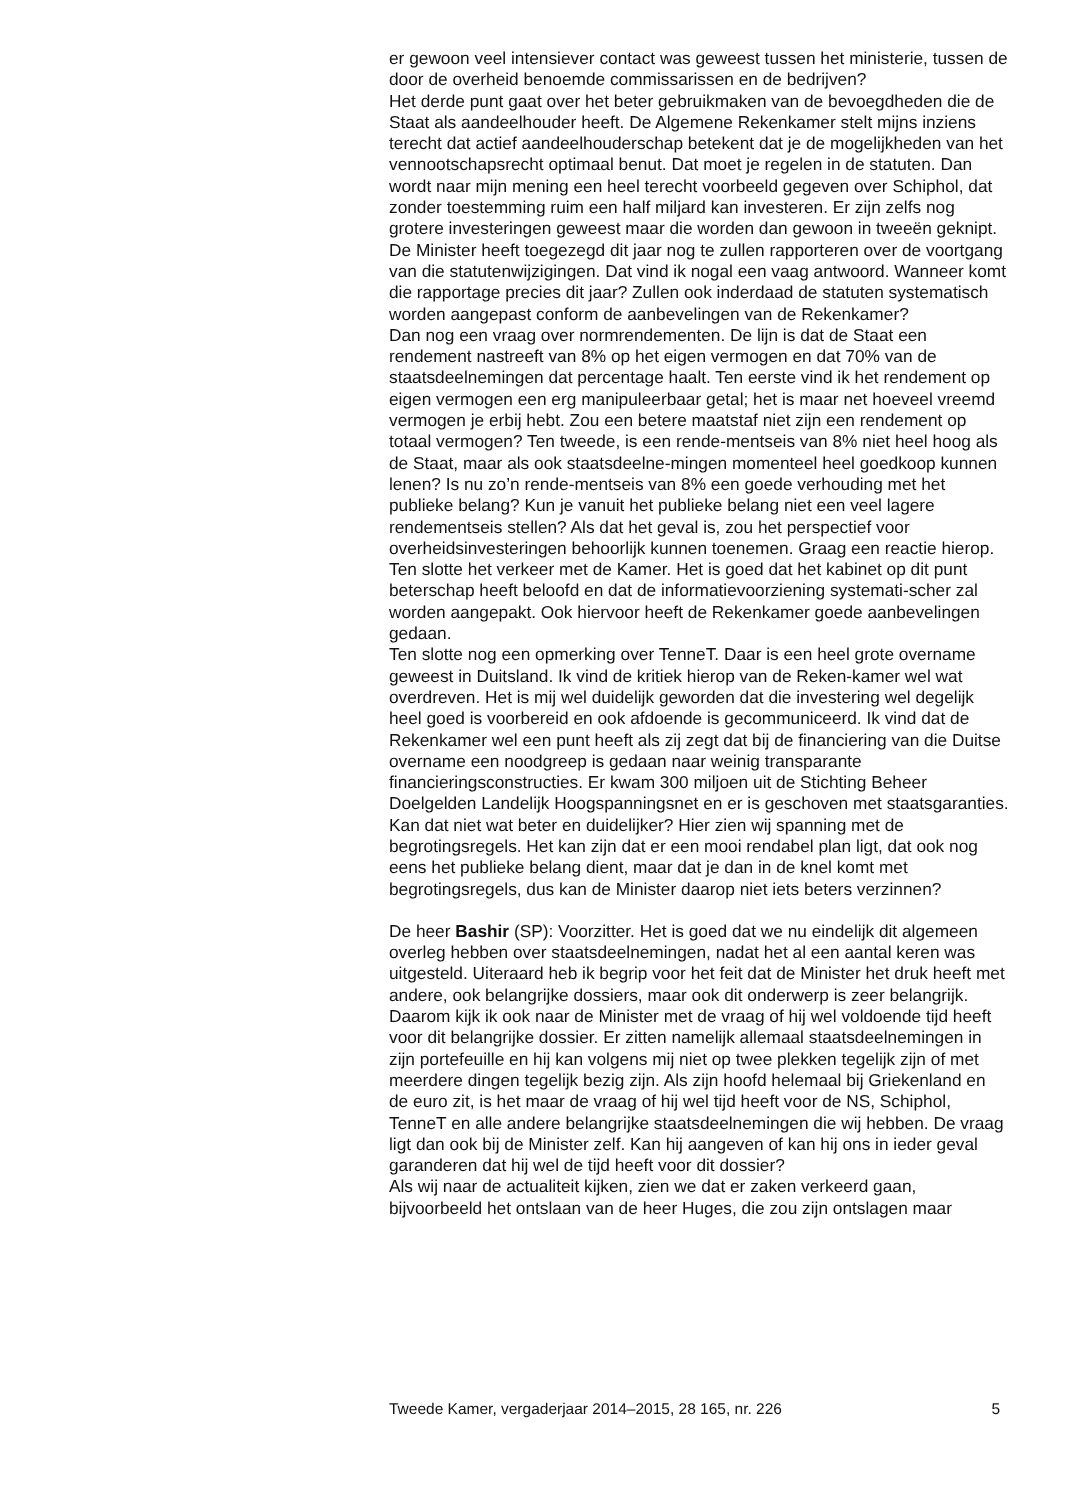er gewoon veel intensiever contact was geweest tussen het ministerie, tussen de door de overheid benoemde commissarissen en de bedrijven?
Het derde punt gaat over het beter gebruikmaken van de bevoegdheden die de Staat als aandeelhouder heeft. De Algemene Rekenkamer stelt mijns inziens terecht dat actief aandeelhouderschap betekent dat je de mogelijkheden van het vennootschapsrecht optimaal benut. Dat moet je regelen in de statuten. Dan wordt naar mijn mening een heel terecht voorbeeld gegeven over Schiphol, dat zonder toestemming ruim een half miljard kan investeren. Er zijn zelfs nog grotere investeringen geweest maar die worden dan gewoon in tweeën geknipt. De Minister heeft toegezegd dit jaar nog te zullen rapporteren over de voortgang van die statutenwijzigingen. Dat vind ik nogal een vaag antwoord. Wanneer komt die rapportage precies dit jaar? Zullen ook inderdaad de statuten systematisch worden aangepast conform de aanbevelingen van de Rekenkamer?
Dan nog een vraag over normrendementen. De lijn is dat de Staat een rendement nastreeft van 8% op het eigen vermogen en dat 70% van de staatsdeelnemingen dat percentage haalt. Ten eerste vind ik het rendement op eigen vermogen een erg manipuleerbaar getal; het is maar net hoeveel vreemd vermogen je erbij hebt. Zou een betere maatstaf niet zijn een rendement op totaal vermogen? Ten tweede, is een rende-mentseis van 8% niet heel hoog als de Staat, maar als ook staatsdeelne-mingen momenteel heel goedkoop kunnen lenen? Is nu zo’n rende-mentseis van 8% een goede verhouding met het publieke belang? Kun je vanuit het publieke belang niet een veel lagere rendementseis stellen? Als dat het geval is, zou het perspectief voor overheidsinvesteringen behoorlijk kunnen toenemen. Graag een reactie hierop.
Ten slotte het verkeer met de Kamer. Het is goed dat het kabinet op dit punt beterschap heeft beloofd en dat de informatievoorziening systemati-scher zal worden aangepakt. Ook hiervoor heeft de Rekenkamer goede aanbevelingen gedaan.
Ten slotte nog een opmerking over TenneT. Daar is een heel grote overname geweest in Duitsland. Ik vind de kritiek hierop van de Reken-kamer wel wat overdreven. Het is mij wel duidelijk geworden dat die investering wel degelijk heel goed is voorbereid en ook afdoende is gecommuniceerd. Ik vind dat de Rekenkamer wel een punt heeft als zij zegt dat bij de financiering van die Duitse overname een noodgreep is gedaan naar weinig transparante financieringsconstructies. Er kwam 300 miljoen uit de Stichting Beheer Doelgelden Landelijk Hoogspanningsnet en er is geschoven met staatsgaranties. Kan dat niet wat beter en duidelijker? Hier zien wij spanning met de begrotingsregels. Het kan zijn dat er een mooi rendabel plan ligt, dat ook nog eens het publieke belang dient, maar dat je dan in de knel komt met begrotingsregels, dus kan de Minister daarop niet iets beters verzinnen?
De heer Bashir (SP): Voorzitter. Het is goed dat we nu eindelijk dit algemeen overleg hebben over staatsdeelnemingen, nadat het al een aantal keren was uitgesteld. Uiteraard heb ik begrip voor het feit dat de Minister het druk heeft met andere, ook belangrijke dossiers, maar ook dit onderwerp is zeer belangrijk. Daarom kijk ik ook naar de Minister met de vraag of hij wel voldoende tijd heeft voor dit belangrijke dossier. Er zitten namelijk allemaal staatsdeelnemingen in zijn portefeuille en hij kan volgens mij niet op twee plekken tegelijk zijn of met meerdere dingen tegelijk bezig zijn. Als zijn hoofd helemaal bij Griekenland en de euro zit, is het maar de vraag of hij wel tijd heeft voor de NS, Schiphol, TenneT en alle andere belangrijke staatsdeelnemingen die wij hebben. De vraag ligt dan ook bij de Minister zelf. Kan hij aangeven of kan hij ons in ieder geval garanderen dat hij wel de tijd heeft voor dit dossier?
Als wij naar de actualiteit kijken, zien we dat er zaken verkeerd gaan, bijvoorbeeld het ontslaan van de heer Huges, die zou zijn ontslagen maar
Tweede Kamer, vergaderjaar 2014–2015, 28 165, nr. 226 5